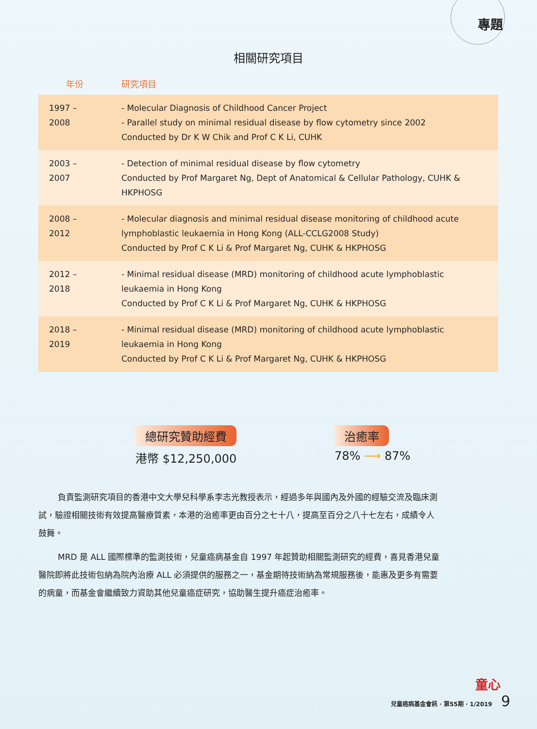專題
相關研究項目
| 年份 | 研究項目 |
| --- | --- |
| 1997 – 2008 | - Molecular Diagnosis of Childhood Cancer Project - Parallel study on minimal residual disease by flow cytometry since 2002 Conducted by Dr K W Chik and Prof C K Li, CUHK |
| 2003 – 2007 | - Detection of minimal residual disease by flow cytometry Conducted by Prof Margaret Ng, Dept of Anatomical & Cellular Pathology, CUHK & HKPHOSG |
| 2008 – 2012 | - Molecular diagnosis and minimal residual disease monitoring of childhood acute lymphoblastic leukaemia in Hong Kong (ALL-CCLG2008 Study) Conducted by Prof C K Li & Prof Margaret Ng, CUHK & HKPHOSG |
| 2012 – 2018 | - Minimal residual disease (MRD) monitoring of childhood acute lymphoblastic leukaemia in Hong Kong Conducted by Prof C K Li & Prof Margaret Ng, CUHK & HKPHOSG |
| 2018 – 2019 | - Minimal residual disease (MRD) monitoring of childhood acute lymphoblastic leukaemia in Hong Kong Conducted by Prof C K Li & Prof Margaret Ng, CUHK & HKPHOSG |
總研究贊助經費
港幣 $12,250,000
治癒率
78% ⟶ 87%
負責監測研究項目的香港中文大學兒科學系李志光教授表示，經過多年與國內及外國的經驗交流及臨床測試，驗證相關技術有效提高醫療質素，本港的治癒率更由百分之七十八，提高至百分之八十七左右，成績令人鼓舞。
MRD 是 ALL 國際標準的監測技術，兒童癌病基金自 1997 年起贊助相關監測研究的經費，喜見香港兒童醫院即將此技術包納為院內治療 ALL 必須提供的服務之一，基金期待技術納為常規服務後，能惠及更多有需要的病童，而基金會繼續致力資助其他兒童癌症研究，協助醫生提升癌症治癒率。
童心
兒童癌病基金會訊 · 第55期 · 1/2019 9